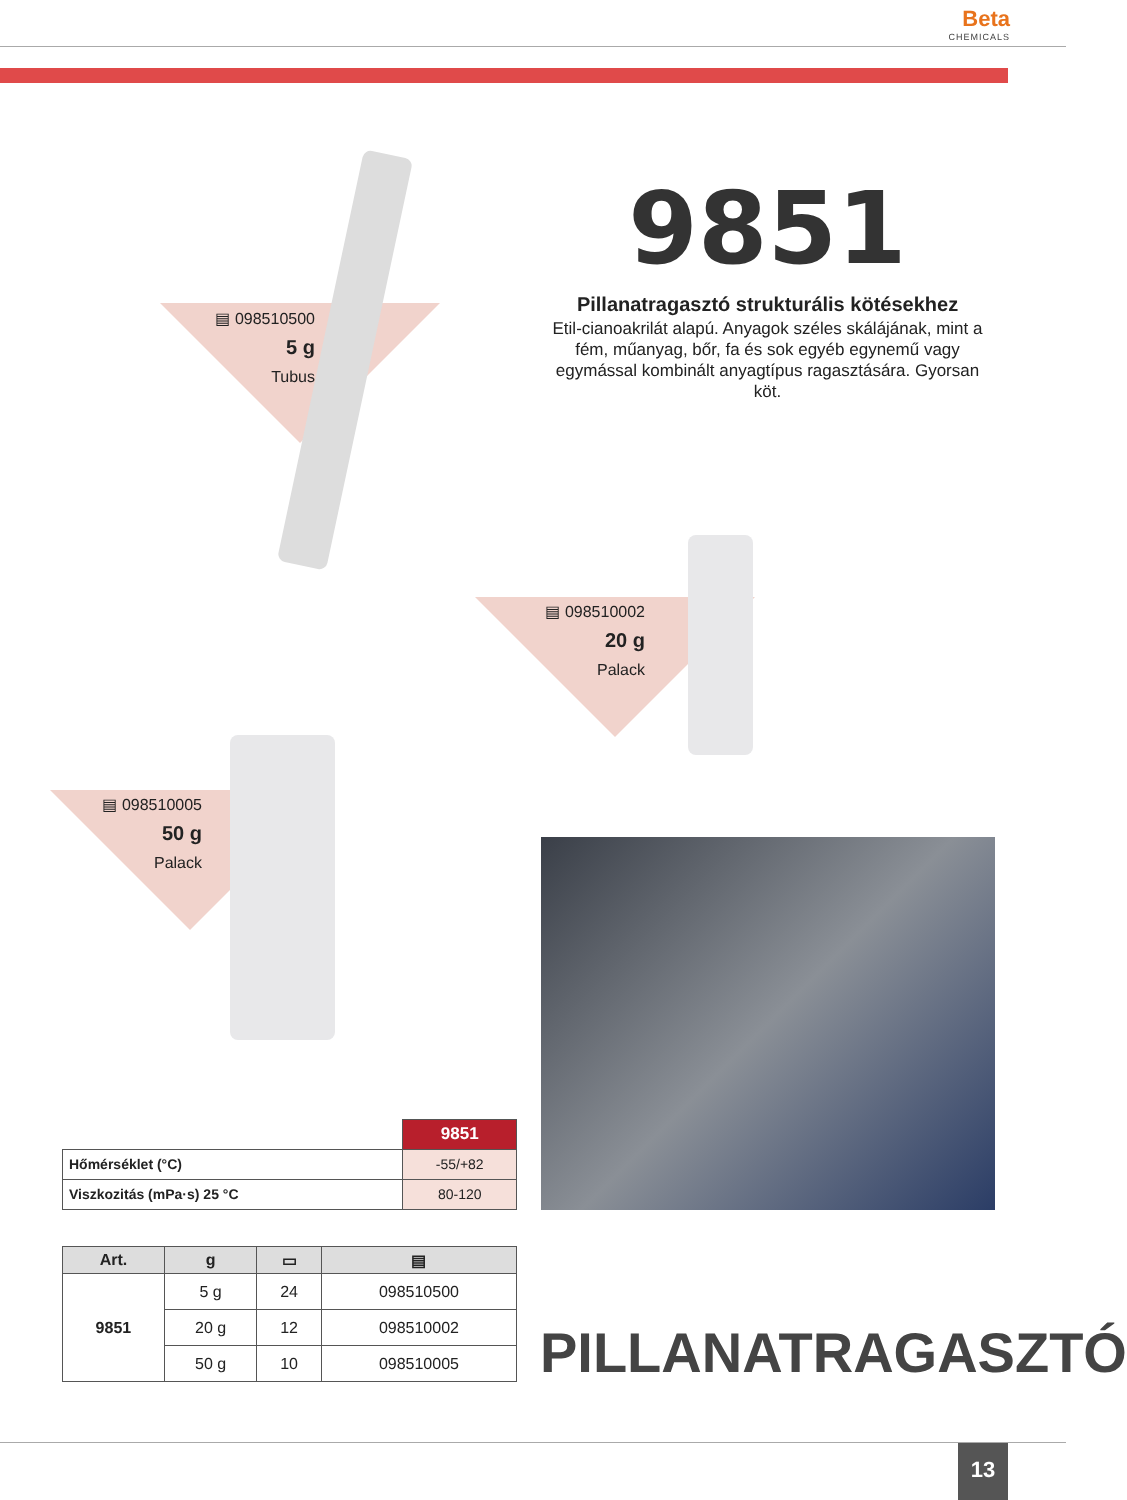Beta
CHEMICALS
9851
Pillanatragasztó strukturális kötésekhez
Etil-cianoakrilát alapú. Anyagok széles skálájának, mint a fém, műanyag, bőr, fa és sok egyéb egynemű vagy egymással kombinált anyagtípus ragasztására. Gyorsan köt.
▤ 098510500
5 g
Tubus
▤ 098510002
20 g
Palack
▤ 098510005
50 g
Palack
| | 9851 |
| Hőmérséklet (°C) | -55/+82 |
| Viszkozitás (mPa·s) 25 °C | 80-120 |
| Art. | g | ▭ | ▤ |
| --- | --- | --- | --- |
| 9851 | 5 g | 24 | 098510500 |
| | 20 g | 12 | 098510002 |
| | 50 g | 10 | 098510005 |
PILLANATRAGASZTÓ
13